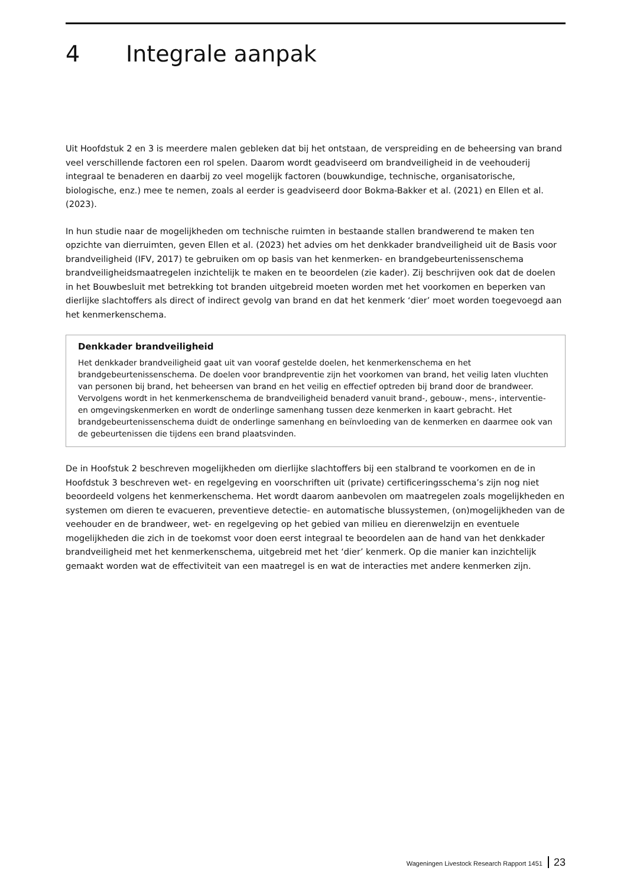4 Integrale aanpak
Uit Hoofdstuk 2 en 3 is meerdere malen gebleken dat bij het ontstaan, de verspreiding en de beheersing van brand veel verschillende factoren een rol spelen. Daarom wordt geadviseerd om brandveiligheid in de veehouderij integraal te benaderen en daarbij zo veel mogelijk factoren (bouwkundige, technische, organisatorische, biologische, enz.) mee te nemen, zoals al eerder is geadviseerd door Bokma-Bakker et al. (2021) en Ellen et al. (2023).
In hun studie naar de mogelijkheden om technische ruimten in bestaande stallen brandwerend te maken ten opzichte van dierruimten, geven Ellen et al. (2023) het advies om het denkkader brandveiligheid uit de Basis voor brandveiligheid (IFV, 2017) te gebruiken om op basis van het kenmerken- en brandgebeurtenissenschema brandveiligheidsmaatregelen inzichtelijk te maken en te beoordelen (zie kader). Zij beschrijven ook dat de doelen in het Bouwbesluit met betrekking tot branden uitgebreid moeten worden met het voorkomen en beperken van dierlijke slachtoffers als direct of indirect gevolg van brand en dat het kenmerk ‘dier’ moet worden toegevoegd aan het kenmerkenschema.
Denkkader brandveiligheid
Het denkkader brandveiligheid gaat uit van vooraf gestelde doelen, het kenmerkenschema en het brandgebeurtenissenschema. De doelen voor brandpreventie zijn het voorkomen van brand, het veilig laten vluchten van personen bij brand, het beheersen van brand en het veilig en effectief optreden bij brand door de brandweer. Vervolgens wordt in het kenmerkenschema de brandveiligheid benaderd vanuit brand-, gebouw-, mens-, interventie- en omgevingskenmerken en wordt de onderlinge samenhang tussen deze kenmerken in kaart gebracht. Het brandgebeurtenissenschema duidt de onderlinge samenhang en beïnvloeding van de kenmerken en daarmee ook van de gebeurtenissen die tijdens een brand plaatsvinden.
De in Hoofstuk 2 beschreven mogelijkheden om dierlijke slachtoffers bij een stalbrand te voorkomen en de in Hoofdstuk 3 beschreven wet- en regelgeving en voorschriften uit (private) certificeringsschema’s zijn nog niet beoordeeld volgens het kenmerkenschema. Het wordt daarom aanbevolen om maatregelen zoals mogelijkheden en systemen om dieren te evacueren, preventieve detectie- en automatische blussystemen, (on)mogelijkheden van de veehouder en de brandweer, wet- en regelgeving op het gebied van milieu en dierenwelzijn en eventuele mogelijkheden die zich in de toekomst voor doen eerst integraal te beoordelen aan de hand van het denkkader brandveiligheid met het kenmerkenschema, uitgebreid met het ‘dier’ kenmerk. Op die manier kan inzichtelijk gemaakt worden wat de effectiviteit van een maatregel is en wat de interacties met andere kenmerken zijn.
Wageningen Livestock Research Rapport 1451 23